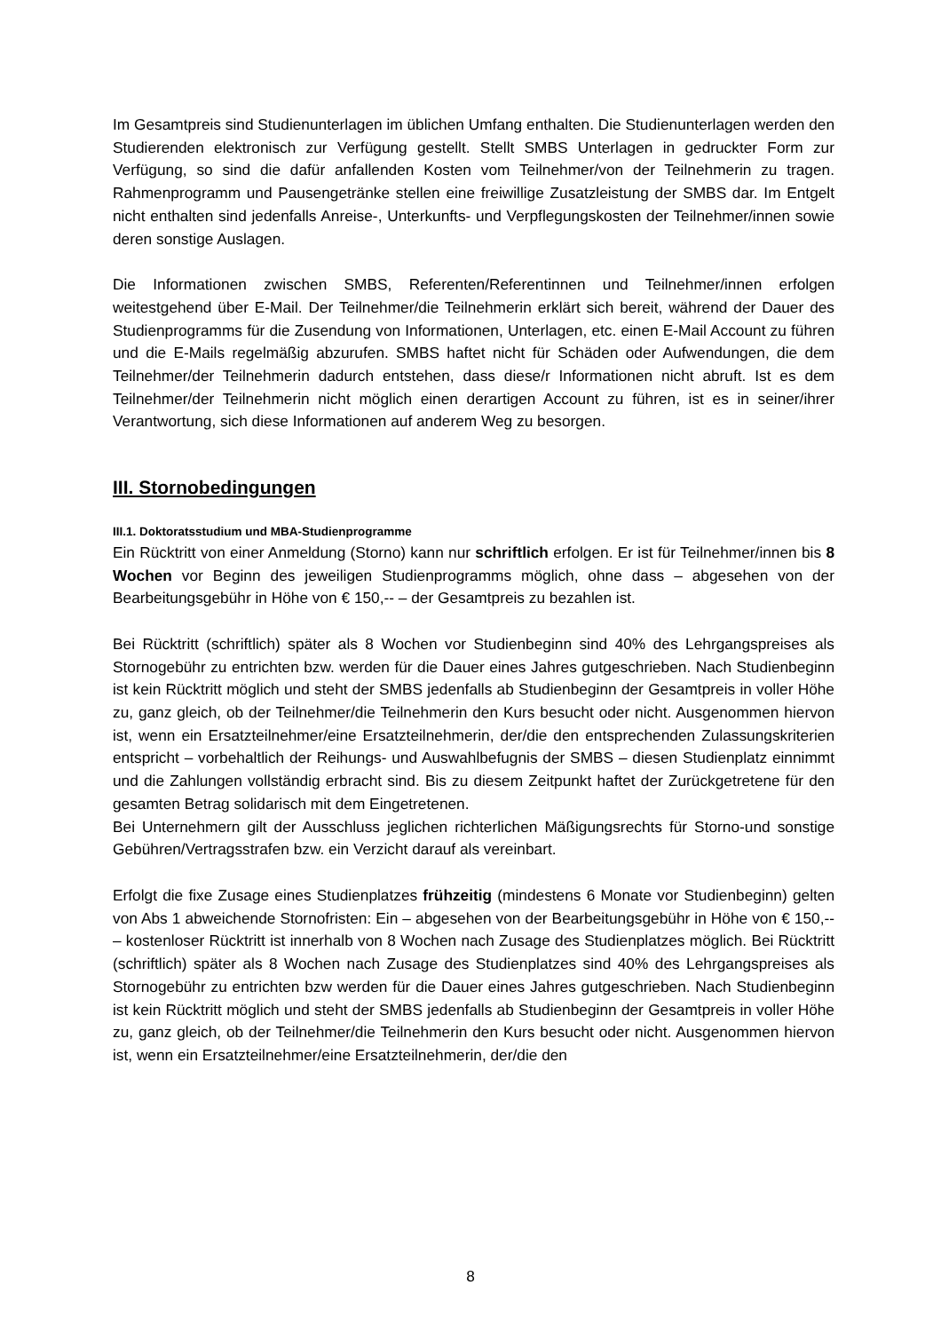Im Gesamtpreis sind Studienunterlagen im üblichen Umfang enthalten. Die Studienunterlagen werden den Studierenden elektronisch zur Verfügung gestellt. Stellt SMBS Unterlagen in gedruckter Form zur Verfügung, so sind die dafür anfallenden Kosten vom Teilnehmer/von der Teilnehmerin zu tragen. Rahmenprogramm und Pausengetränke stellen eine freiwillige Zusatzleistung der SMBS dar. Im Entgelt nicht enthalten sind jedenfalls Anreise-, Unterkunfts- und Verpflegungskosten der Teilnehmer/innen sowie deren sonstige Auslagen.
Die Informationen zwischen SMBS, Referenten/Referentinnen und Teilnehmer/innen erfolgen weitestgehend über E-Mail. Der Teilnehmer/die Teilnehmerin erklärt sich bereit, während der Dauer des Studienprogramms für die Zusendung von Informationen, Unterlagen, etc. einen E-Mail Account zu führen und die E-Mails regelmäßig abzurufen. SMBS haftet nicht für Schäden oder Aufwendungen, die dem Teilnehmer/der Teilnehmerin dadurch entstehen, dass diese/r Informationen nicht abruft. Ist es dem Teilnehmer/der Teilnehmerin nicht möglich einen derartigen Account zu führen, ist es in seiner/ihrer Verantwortung, sich diese Informationen auf anderem Weg zu besorgen.
III. Stornobedingungen
III.1. Doktoratsstudium und MBA-Studienprogramme
Ein Rücktritt von einer Anmeldung (Storno) kann nur schriftlich erfolgen. Er ist für Teilnehmer/innen bis 8 Wochen vor Beginn des jeweiligen Studienprogramms möglich, ohne dass – abgesehen von der Bearbeitungsgebühr in Höhe von € 150,-- – der Gesamtpreis zu bezahlen ist.
Bei Rücktritt (schriftlich) später als 8 Wochen vor Studienbeginn sind 40% des Lehrgangspreises als Stornogebühr zu entrichten bzw. werden für die Dauer eines Jahres gutgeschrieben. Nach Studienbeginn ist kein Rücktritt möglich und steht der SMBS jedenfalls ab Studienbeginn der Gesamtpreis in voller Höhe zu, ganz gleich, ob der Teilnehmer/die Teilnehmerin den Kurs besucht oder nicht. Ausgenommen hiervon ist, wenn ein Ersatzteilnehmer/eine Ersatzteilnehmerin, der/die den entsprechenden Zulassungskriterien entspricht – vorbehaltlich der Reihungs- und Auswahlbefugnis der SMBS – diesen Studienplatz einnimmt und die Zahlungen vollständig erbracht sind. Bis zu diesem Zeitpunkt haftet der Zurückgetretene für den gesamten Betrag solidarisch mit dem Eingetretenen.
Bei Unternehmern gilt der Ausschluss jeglichen richterlichen Mäßigungsrechts für Storno-und sonstige Gebühren/Vertragsstrafen bzw. ein Verzicht darauf als vereinbart.
Erfolgt die fixe Zusage eines Studienplatzes frühzeitig (mindestens 6 Monate vor Studienbeginn) gelten von Abs 1 abweichende Stornofristen: Ein – abgesehen von der Bearbeitungsgebühr in Höhe von € 150,-- – kostenloser Rücktritt ist innerhalb von 8 Wochen nach Zusage des Studienplatzes möglich. Bei Rücktritt (schriftlich) später als 8 Wochen nach Zusage des Studienplatzes sind 40% des Lehrgangspreises als Stornogebühr zu entrichten bzw werden für die Dauer eines Jahres gutgeschrieben. Nach Studienbeginn ist kein Rücktritt möglich und steht der SMBS jedenfalls ab Studienbeginn der Gesamtpreis in voller Höhe zu, ganz gleich, ob der Teilnehmer/die Teilnehmerin den Kurs besucht oder nicht. Ausgenommen hiervon ist, wenn ein Ersatzteilnehmer/eine Ersatzteilnehmerin, der/die den
8